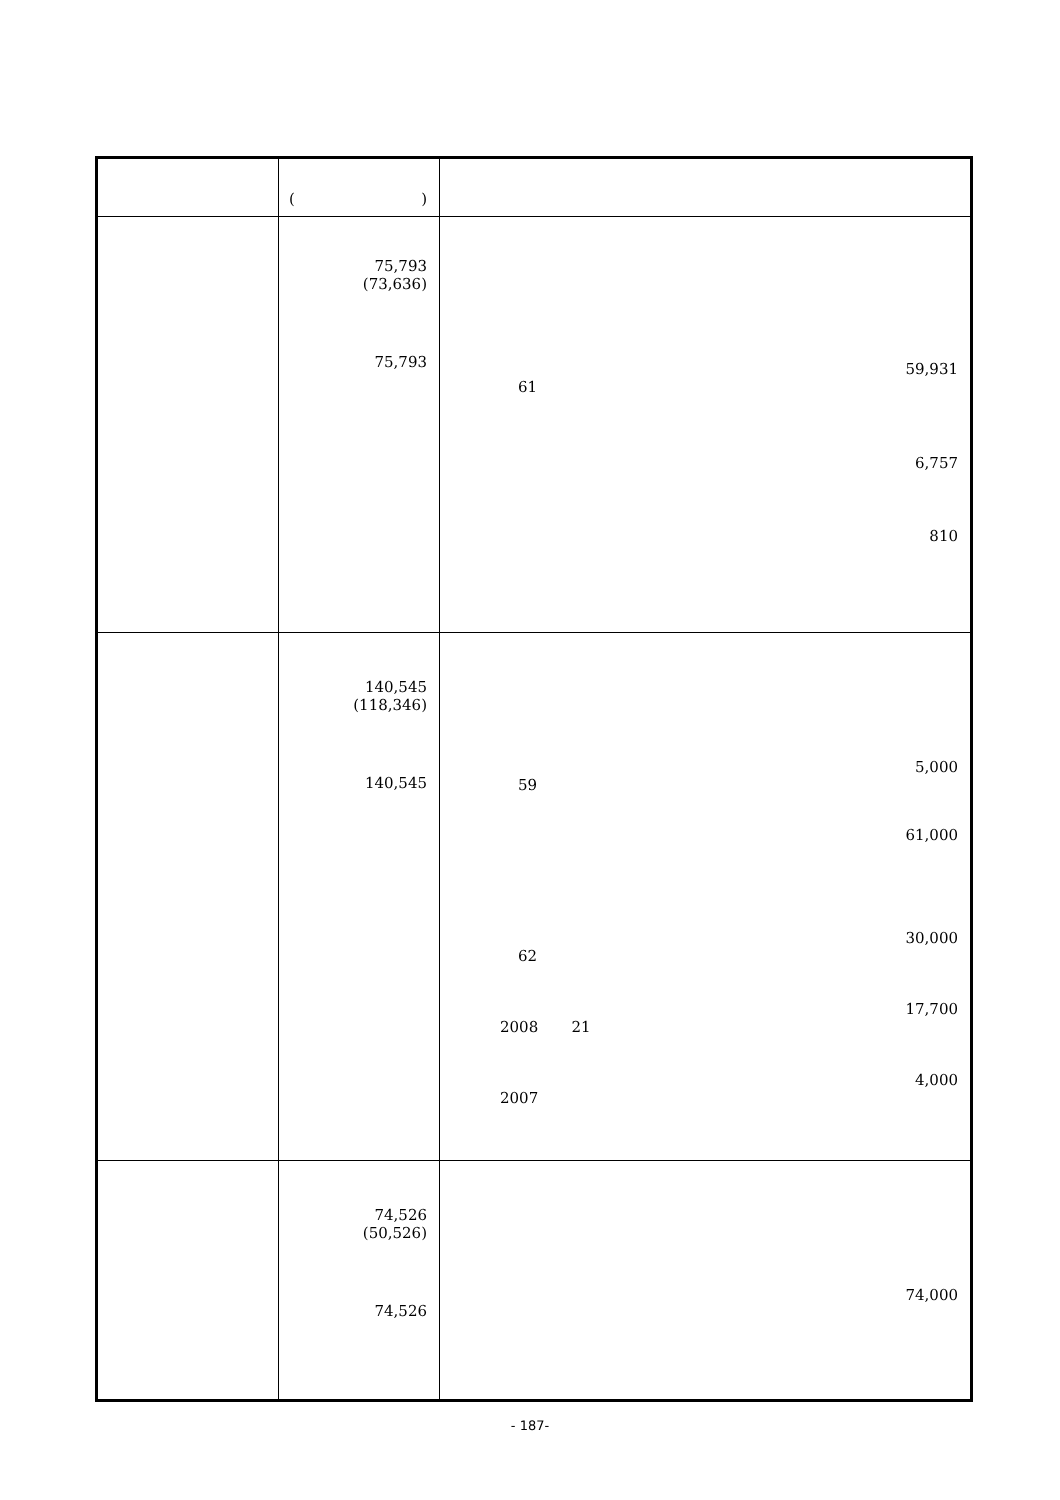| | ( ) | |
| | 75,793 (73,636) 75,793 | 59,931 61 6,757 810 |
| | 140,545 (118,346) 140,545 | 5,000 59 61,000 30,000 62 17,700 2008 21 4,000 2007 |
| | 74,526 (50,526) 74,526 | 74,000 |
- 187-